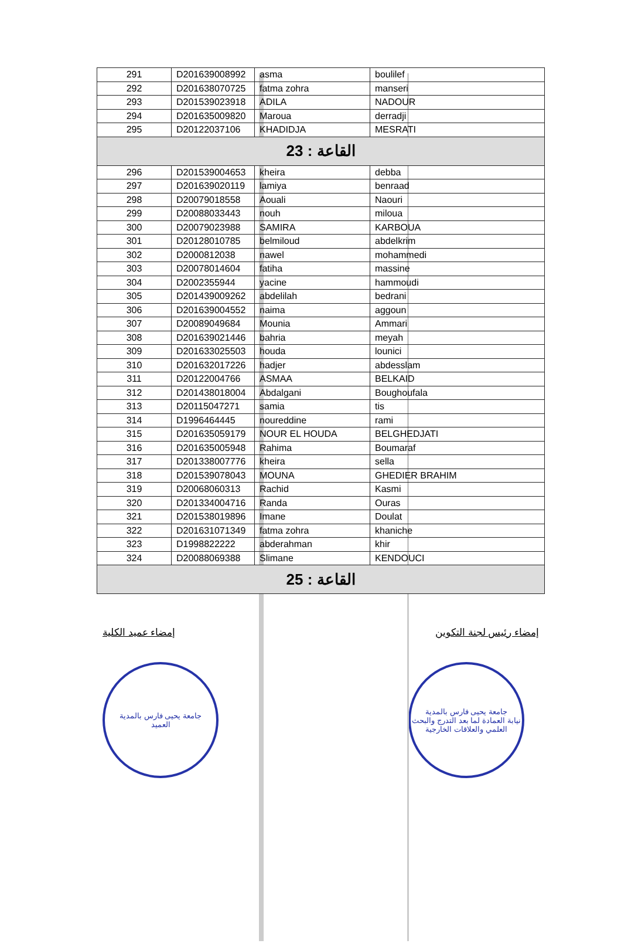| 291 | D201639008992 | asma | boulilef |
| 292 | D201638070725 | fatma zohra | manseri |
| 293 | D201539023918 | ADILA | NADOUR |
| 294 | D201635009820 | Maroua | derradji |
| 295 | D20122037106 | KHADIDJA | MESRATI |
| القاعة : 23 | | | |
| 296 | D201539004653 | kheira | debba |
| 297 | D201639020119 | lamiya | benraad |
| 298 | D20079018558 | Aouali | Naouri |
| 299 | D20088033443 | nouh | miloua |
| 300 | D20079023988 | SAMIRA | KARBOUA |
| 301 | D20128010785 | belmiloud | abdelkrim |
| 302 | D2000812038 | nawel | mohammedi |
| 303 | D20078014604 | fatiha | massine |
| 304 | D2002355944 | yacine | hammoudi |
| 305 | D201439009262 | abdelilah | bedrani |
| 306 | D201639004552 | naima | aggoun |
| 307 | D20089049684 | Mounia | Ammari |
| 308 | D201639021446 | bahria | meyah |
| 309 | D201633025503 | houda | lounici |
| 310 | D201632017226 | hadjer | abdesslam |
| 311 | D20122004766 | ASMAA | BELKAID |
| 312 | D201438018004 | Abdalgani | Boughoufala |
| 313 | D20115047271 | samia | tis |
| 314 | D1996464445 | noureddine | rami |
| 315 | D201635059179 | NOUR EL HOUDA | BELGHEDJATI |
| 316 | D201635005948 | Rahima | Boumaraf |
| 317 | D201338007776 | kheira | sella |
| 318 | D201539078043 | MOUNA | GHEDIER BRAHIM |
| 319 | D20068060313 | Rachid | Kasmi |
| 320 | D201334004716 | Randa | Ouras |
| 321 | D201538019896 | Imane | Doulat |
| 322 | D201631071349 | fatma zohra | khaniche |
| 323 | D1998822222 | abderahman | khir |
| 324 | D20088069388 | Slimane | KENDOUCI |
| القاعة : 25 | | | |
إمضاء عميد الكلية إمضاء رئيس لجنة التكوين
جامعة يحيى فارس بالمدية
العميد
جامعة يحيى فارس بالمدية
نيابة العمادة لما بعد التدرج والبحث العلمي والعلاقات الخارجية